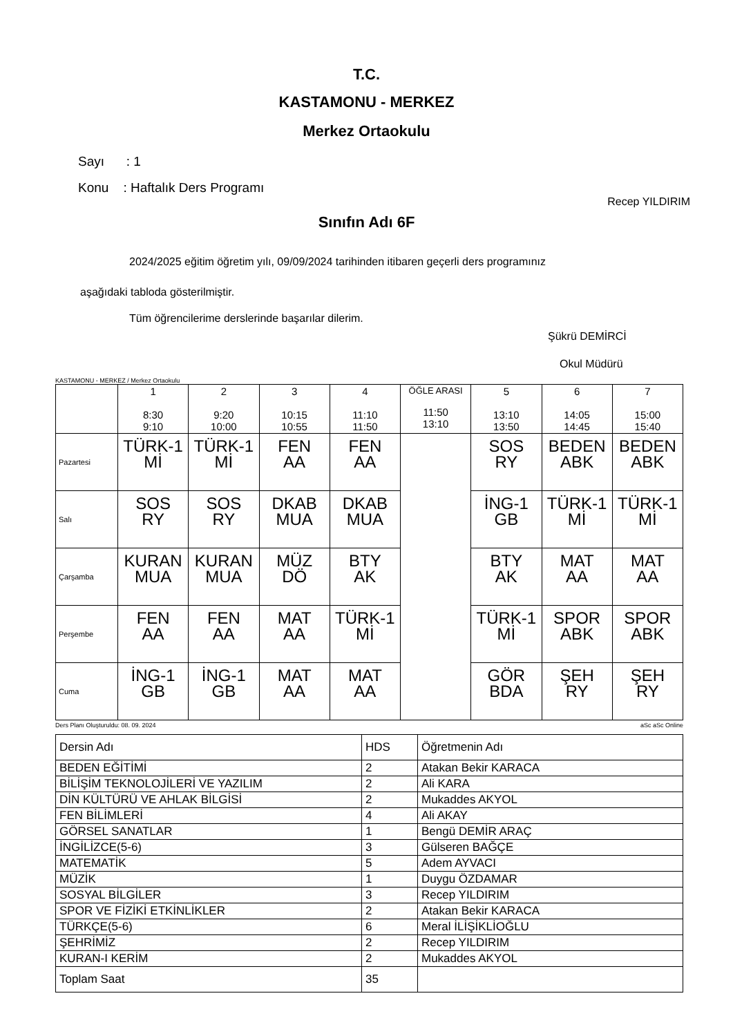T.C.
KASTAMONU - MERKEZ
Merkez Ortaokulu
Sayı : 1
Konu : Haftalık Ders Programı
Recep YILDIRIM
Sınıfın Adı 6F
2024/2025 eğitim öğretim yılı, 09/09/2024 tarihinden itibaren geçerli ders programınız
aşağıdaki tabloda gösterilmiştir.
Tüm öğrencilerime derslerinde başarılar dilerim.
Şükrü DEMİRCİ
Okul Müdürü
KASTAMONU - MERKEZ / Merkez Ortaokulu
| | 1 8:30 9:10 | 2 9:20 10:00 | 3 10:15 10:55 | 4 11:10 11:50 | ÖĞLE ARASI 11:50 13:10 | 5 13:10 13:50 | 6 14:05 14:45 | 7 15:00 15:40 |
| Pazartesi | TÜRK-1 Mİ | TÜRK-1 Mİ | FEN AA | FEN AA | | SOS RY | BEDEN ABK | BEDEN ABK |
| Salı | SOS RY | SOS RY | DKAB MUA | DKAB MUA | | İNG-1 GB | TÜRK-1 Mİ | TÜRK-1 Mİ |
| Çarşamba | KURAN MUA | KURAN MUA | MÜZ DÖ | BTY AK | | BTY AK | MAT AA | MAT AA |
| Perşembe | FEN AA | FEN AA | MAT AA | TÜRK-1 Mİ | | TÜRK-1 Mİ | SPOR ABK | SPOR ABK |
| Cuma | İNG-1 GB | İNG-1 GB | MAT AA | MAT AA | | GÖR BDA | ŞEH RY | ŞEH RY |
Ders Planı Oluşturuldu: 08. 09. 2024 aSc aSc Online
| Dersin Adı | HDS | Öğretmenin Adı |
| BEDEN EĞİTİMİ | 2 | Atakan Bekir KARACA |
| BİLİŞİM TEKNOLOJİLERİ VE YAZILIM | 2 | Ali KARA |
| DİN KÜLTÜRÜ VE AHLAK BİLGİSİ | 2 | Mukaddes AKYOL |
| FEN BİLİMLERİ | 4 | Ali AKAY |
| GÖRSEL SANATLAR | 1 | Bengü DEMİR ARAÇ |
| İNGİLİZCE(5-6) | 3 | Gülseren BAĞÇE |
| MATEMATİK | 5 | Adem AYVACI |
| MÜZİK | 1 | Duygu ÖZDAMAR |
| SOSYAL BİLGİLER | 3 | Recep YILDIRIM |
| SPOR VE FİZİKİ ETKİNLİKLER | 2 | Atakan Bekir KARACA |
| TÜRKÇE(5-6) | 6 | Meral İLİŞİKLİOĞLU |
| ŞEHRİMİZ | 2 | Recep YILDIRIM |
| KURAN-I KERİM | 2 | Mukaddes AKYOL |
| Toplam Saat | 35 | |